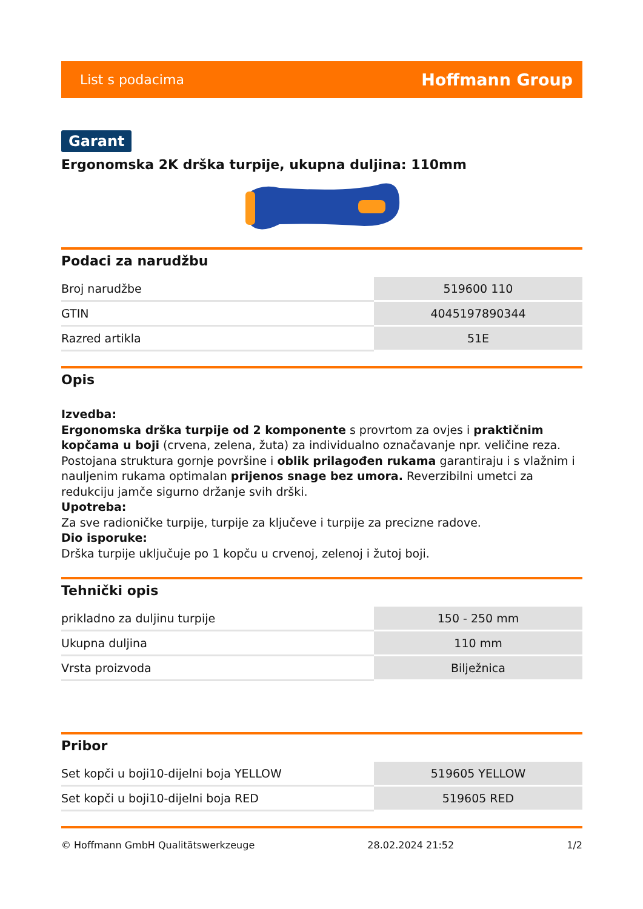List s podacima Hoffmann Group
Garant
Ergonomska 2K drška turpije, ukupna duljina: 110mm
Podaci za narudžbu
| Broj narudžbe | 519600 110 |
| GTIN | 4045197890344 |
| Razred artikla | 51E |
Opis
Izvedba:
Ergonomska drška turpije od 2 komponente s provrtom za ovjes i praktičnim kopčama u boji (crvena, zelena, žuta) za individualno označavanje npr. veličine reza. Postojana struktura gornje površine i oblik prilagođen rukama garantiraju i s vlažnim i nauljenim rukama optimalan prijenos snage bez umora. Reverzibilni umetci za redukciju jamče sigurno držanje svih drški.
Upotreba:
Za sve radioničke turpije, turpije za ključeve i turpije za precizne radove.
Dio isporuke:
Drška turpije uključuje po 1 kopču u crvenoj, zelenoj i žutoj boji.
Tehnički opis
| prikladno za duljinu turpije | 150 - 250 mm |
| Ukupna duljina | 110 mm |
| Vrsta proizvoda | Bilježnica |
Pribor
| Set kopči u boji10-dijelni boja YELLOW | 519605 YELLOW |
| Set kopči u boji10-dijelni boja RED | 519605 RED |
© Hoffmann GmbH Qualitätswerkzeuge 28.02.2024 21:52 1/2